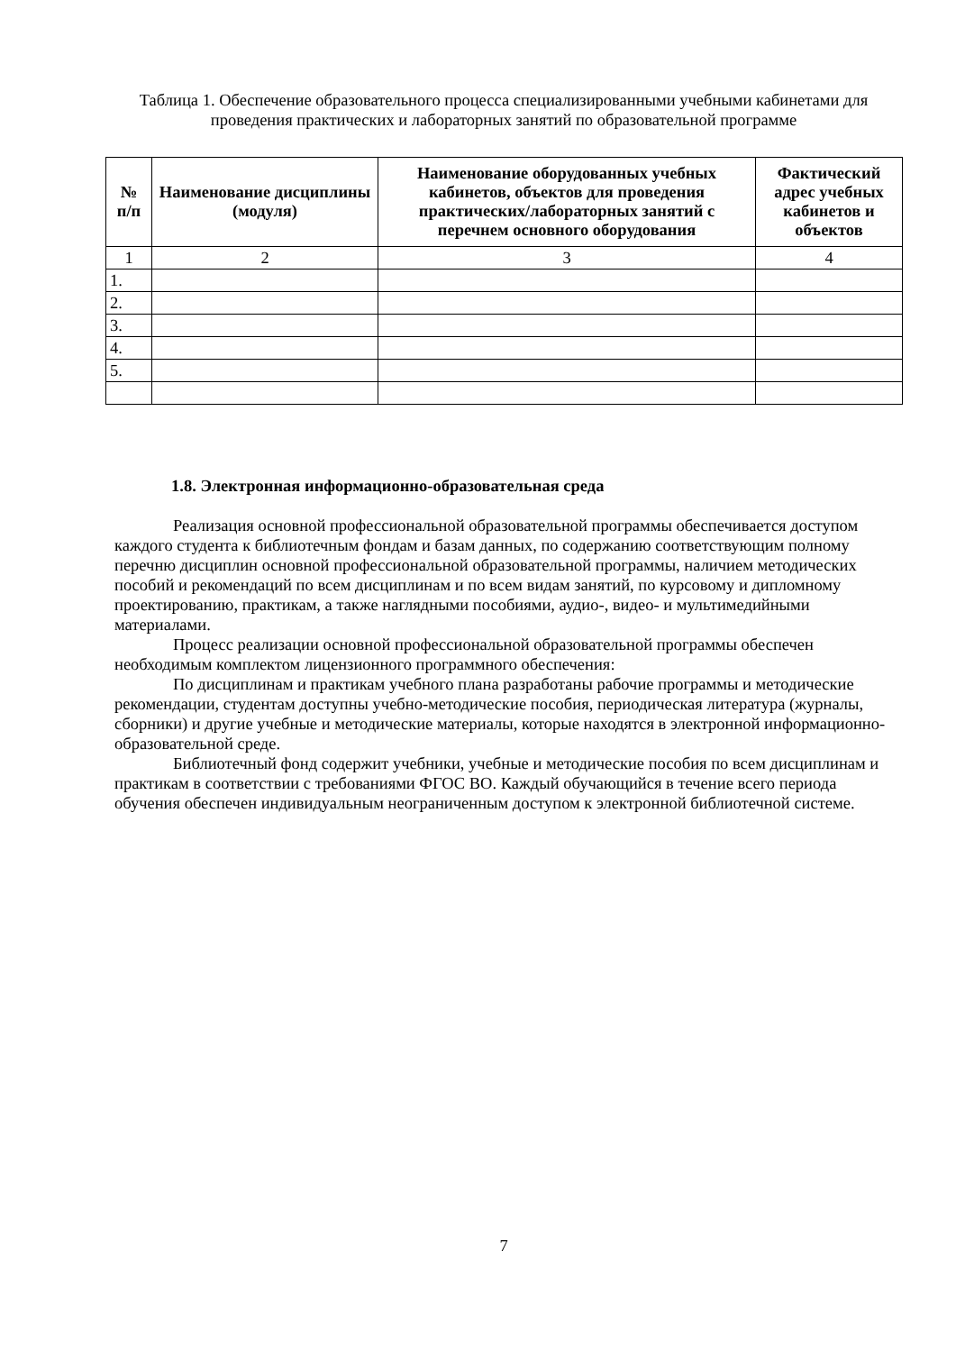Таблица 1. Обеспечение образовательного процесса специализированными учебными кабинетами для проведения практических и лабораторных занятий по образовательной программе
| № п/п | Наименование дисциплины (модуля) | Наименование оборудованных учебных кабинетов, объектов для проведения практических/лабораторных занятий с перечнем основного оборудования | Фактический адрес учебных кабинетов и объектов |
| --- | --- | --- | --- |
| 1 | 2 | 3 | 4 |
| 1. | | | |
| 2. | | | |
| 3. | | | |
| 4. | | | |
| 5. | | | |
1.8. Электронная информационно-образовательная среда
Реализация основной профессиональной образовательной программы обеспечивается доступом каждого студента к библиотечным фондам и базам данных, по содержанию соответствующим полному перечню дисциплин основной профессиональной образовательной программы, наличием методических пособий и рекомендаций по всем дисциплинам и по всем видам занятий, по курсовому и дипломному проектированию, практикам, а также наглядными пособиями, аудио-, видео- и мультимедийными материалами.
Процесс реализации основной профессиональной образовательной программы обеспечен необходимым комплектом лицензионного программного обеспечения:
По дисциплинам и практикам учебного плана разработаны рабочие программы и методические рекомендации, студентам доступны учебно-методические пособия, периодическая литература (журналы, сборники) и другие учебные и методические материалы, которые находятся в электронной информационно-образовательной среде.
Библиотечный фонд содержит учебники, учебные и методические пособия по всем дисциплинам и практикам в соответствии с требованиями ФГОС ВО. Каждый обучающийся в течение всего периода обучения обеспечен индивидуальным неограниченным доступом к электронной библиотечной системе.
7